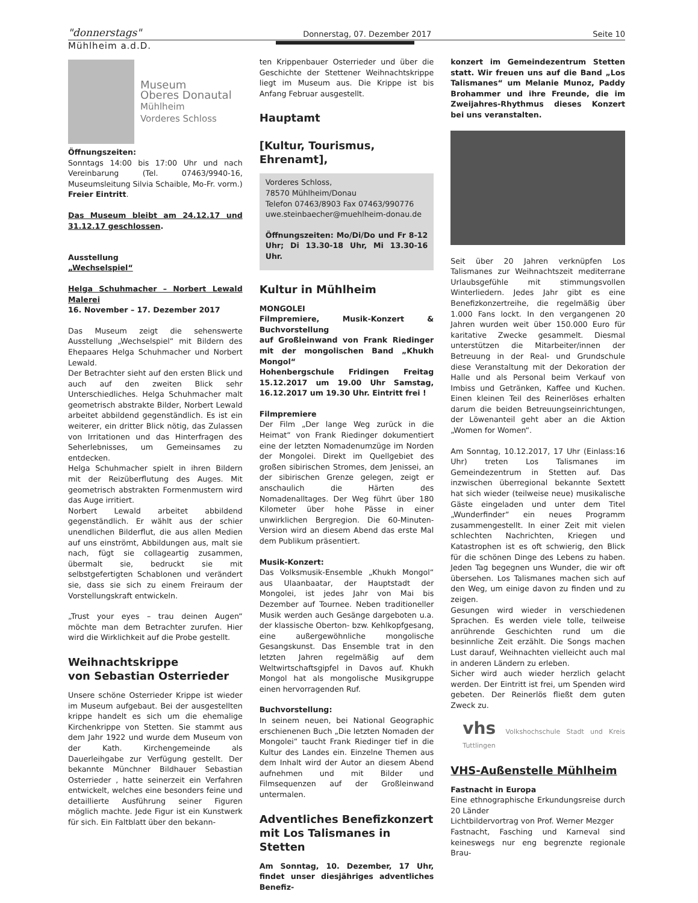"donnerstags" Donnerstag, 07. Dezember 2017 Seite 10
Mühlheim a.d.D.
Museum
Oberes Donautal
Mühlheim
Vorderes Schloss
Öffnungszeiten:
Sonntags 14:00 bis 17:00 Uhr und nach Vereinbarung (Tel. 07463/9940-16, Museumsleitung Silvia Schaible, Mo-Fr. vorm.)
Freier Eintritt.
Das Museum bleibt am 24.12.17 und 31.12.17 geschlossen.
Ausstellung
„Wechselspiel“
Helga Schuhmacher – Norbert Lewald Malerei
16. November – 17. Dezember 2017
Das Museum zeigt die sehenswerte Ausstellung „Wechselspiel“ mit Bildern des Ehepaares Helga Schuhmacher und Norbert Lewald.
Der Betrachter sieht auf den ersten Blick und auch auf den zweiten Blick sehr Unterschiedliches. Helga Schuhmacher malt geometrisch abstrakte Bilder, Norbert Lewald arbeitet abbildend gegenständlich. Es ist ein weiterer, ein dritter Blick nötig, das Zulassen von Irritationen und das Hinterfragen des Seherlebnisses, um Gemeinsames zu entdecken.
Helga Schuhmacher spielt in ihren Bildern mit der Reizüberflutung des Auges. Mit geometrisch abstrakten Formenmustern wird das Auge irritiert.
Norbert Lewald arbeitet abbildend gegenständlich. Er wählt aus der schier unendlichen Bilderflut, die aus allen Medien auf uns einströmt, Abbildungen aus, malt sie nach, fügt sie collageartig zusammen, übermalt sie, bedruckt sie mit selbstgefertigten Schablonen und verändert sie, dass sie sich zu einem Freiraum der Vorstellungskraft entwickeln.
„Trust your eyes – trau deinen Augen“ möchte man dem Betrachter zurufen. Hier wird die Wirklichkeit auf die Probe gestellt.
Weihnachtskrippe
von Sebastian Osterrieder
Unsere schöne Osterrieder Krippe ist wieder im Museum aufgebaut. Bei der ausgestellten krippe handelt es sich um die ehemalige Kirchenkrippe von Stetten. Sie stammt aus dem Jahr 1922 und wurde dem Museum von der Kath. Kirchengemeinde als Dauerleihgabe zur Verfügung gestellt. Der bekannte Münchner Bildhauer Sebastian Osterrieder , hatte seinerzeit ein Verfahren entwickelt, welches eine besonders feine und detaillierte Ausführung seiner Figuren möglich machte. Jede Figur ist ein Kunstwerk für sich. Ein Faltblatt über den bekann-
ten Krippenbauer Osterrieder und über die Geschichte der Stettener Weihnachtskrippe liegt im Museum aus. Die Krippe ist bis Anfang Februar ausgestellt.
Hauptamt
[Kultur, Tourismus, Ehrenamt],
Vorderes Schloss,
78570 Mühlheim/Donau
Telefon 07463/8903 Fax 07463/990776
uwe.steinbaecher@muehlheim-donau.de
Öffnungszeiten: Mo/Di/Do und Fr 8-12 Uhr; Di 13.30-18 Uhr, Mi 13.30-16 Uhr.
Kultur in Mühlheim
MONGOLEI
Filmpremiere, Musik-Konzert & Buchvorstellung
auf Großleinwand von Frank Riedinger mit der mongolischen Band „Khukh Mongol“
Hohenbergschule Fridingen Freitag 15.12.2017 um 19.00 Uhr Samstag, 16.12.2017 um 19.30 Uhr. Eintritt frei !
Filmpremiere
Der Film „Der lange Weg zurück in die Heimat“ von Frank Riedinger dokumentiert eine der letzten Nomadenumzüge im Norden der Mongolei. Direkt im Quellgebiet des großen sibirischen Stromes, dem Jenissei, an der sibirischen Grenze gelegen, zeigt er anschaulich die Härten des Nomadenalltages. Der Weg führt über 180 Kilometer über hohe Pässe in einer unwirklichen Bergregion. Die 60-Minuten-Version wird an diesem Abend das erste Mal dem Publikum präsentiert.
Musik-Konzert:
Das Volksmusik-Ensemble „Khukh Mongol“ aus Ulaanbaatar, der Hauptstadt der Mongolei, ist jedes Jahr von Mai bis Dezember auf Tournee. Neben traditioneller Musik werden auch Gesänge dargeboten u.a. der klassische Oberton- bzw. Kehlkopfgesang, eine außergewöhnliche mongolische Gesangskunst. Das Ensemble trat in den letzten Jahren regelmäßig auf dem Weltwirtschaftsgipfel in Davos auf. Khukh Mongol hat als mongolische Musikgruppe einen hervorragenden Ruf.
Buchvorstellung:
In seinem neuen, bei National Geographic erschienenen Buch „Die letzten Nomaden der Mongolei“ taucht Frank Riedinger tief in die Kultur des Landes ein. Einzelne Themen aus dem Inhalt wird der Autor an diesem Abend aufnehmen und mit Bilder und Filmsequenzen auf der Großleinwand untermalen.
Adventliches Benefizkonzert mit Los Talismanes in Stetten
Am Sonntag, 10. Dezember, 17 Uhr, findet unser diesjähriges adventliches Benefiz-
konzert im Gemeindezentrum Stetten statt. Wir freuen uns auf die Band „Los Talismanes“ um Melanie Munoz, Paddy Brohammer und ihre Freunde, die im Zweijahres-Rhythmus dieses Konzert bei uns veranstalten.
Seit über 20 Jahren verknüpfen Los Talismanes zur Weihnachtszeit mediterrane Urlaubsgefühle mit stimmungsvollen Winterliedern. Jedes Jahr gibt es eine Benefizkonzertreihe, die regelmäßig über 1.000 Fans lockt. In den vergangenen 20 Jahren wurden weit über 150.000 Euro für karitative Zwecke gesammelt. Diesmal unterstützen die Mitarbeiter/innen der Betreuung in der Real- und Grundschule diese Veranstaltung mit der Dekoration der Halle und als Personal beim Verkauf von Imbiss und Getränken, Kaffee und Kuchen. Einen kleinen Teil des Reinerlöses erhalten darum die beiden Betreuungseinrichtungen, der Löwenanteil geht aber an die Aktion „Women for Women“.
Am Sonntag, 10.12.2017, 17 Uhr (Einlass:16 Uhr) treten Los Talismanes im Gemeindezentrum in Stetten auf. Das inzwischen überregional bekannte Sextett hat sich wieder (teilweise neue) musikalische Gäste eingeladen und unter dem Titel „Wunderfinder“ ein neues Programm zusammengestellt. In einer Zeit mit vielen schlechten Nachrichten, Kriegen und Katastrophen ist es oft schwierig, den Blick für die schönen Dinge des Lebens zu haben. Jeden Tag begegnen uns Wunder, die wir oft übersehen. Los Talismanes machen sich auf den Weg, um einige davon zu finden und zu zeigen.
Gesungen wird wieder in verschiedenen Sprachen. Es werden viele tolle, teilweise anrührende Geschichten rund um die besinnliche Zeit erzählt. Die Songs machen Lust darauf, Weihnachten vielleicht auch mal in anderen Ländern zu erleben.
Sicher wird auch wieder herzlich gelacht werden. Der Eintritt ist frei, um Spenden wird gebeten. Der Reinerlös fließt dem guten Zweck zu.
vhs Volkshochschule Stadt und Kreis Tuttlingen
VHS-Außenstelle Mühlheim
Fastnacht in Europa
Eine ethnographische Erkundungsreise durch 20 Länder
Lichtbildervortrag von Prof. Werner Mezger
Fastnacht, Fasching und Karneval sind keineswegs nur eng begrenzte regionale Brau-